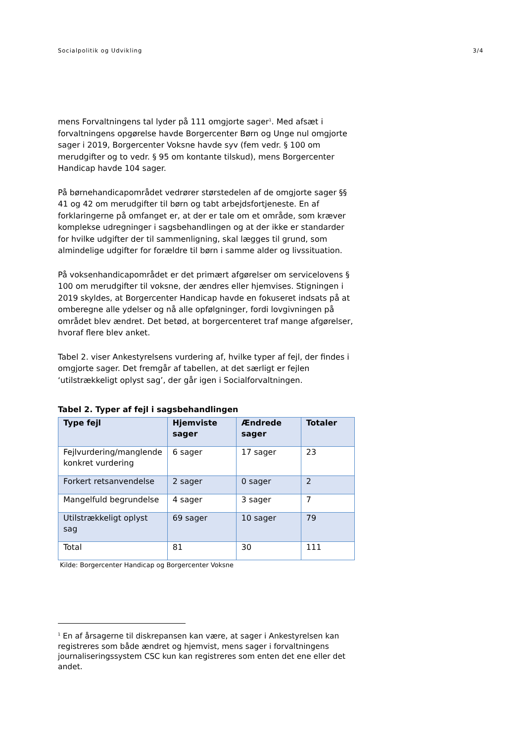Socialpolitik og Udvikling 3/4
mens Forvaltningens tal lyder på 111 omgjorte sager<sup>1</sup>. Med afsæt i forvaltningens opgørelse havde Borgercenter Børn og Unge nul omgjorte sager i 2019, Borgercenter Voksne havde syv (fem vedr. § 100 om merudgifter og to vedr. § 95 om kontante tilskud), mens Borgercenter Handicap havde 104 sager.
På børnehandicapområdet vedrører størstedelen af de omgjorte sager §§ 41 og 42 om merudgifter til børn og tabt arbejdsfortjeneste. En af forklaringerne på omfanget er, at der er tale om et område, som kræver komplekse udregninger i sagsbehandlingen og at der ikke er standarder for hvilke udgifter der til sammenligning, skal lægges til grund, som almindelige udgifter for forældre til børn i samme alder og livssituation.
På voksenhandicapområdet er det primært afgørelser om servicelovens § 100 om merudgifter til voksne, der ændres eller hjemvises. Stigningen i 2019 skyldes, at Borgercenter Handicap havde en fokuseret indsats på at omberegne alle ydelser og nå alle opfølgninger, fordi lovgivningen på området blev ændret. Det betød, at borgercenteret traf mange afgørelser, hvoraf flere blev anket.
Tabel 2. viser Ankestyrelsens vurdering af, hvilke typer af fejl, der findes i omgjorte sager. Det fremgår af tabellen, at det særligt er fejlen ‘utilstrækkeligt oplyst sag’, der går igen i Socialforvaltningen.
Tabel 2. Typer af fejl i sagsbehandlingen
| Type fejl | Hjemviste sager | Ændrede sager | Totaler |
| --- | --- | --- | --- |
| Fejlvurdering/manglende konkret vurdering | 6 sager | 17 sager | 23 |
| Forkert retsanvendelse | 2 sager | 0 sager | 2 |
| Mangelfuld begrundelse | 4 sager | 3 sager | 7 |
| Utilstrækkeligt oplyst sag | 69 sager | 10 sager | 79 |
| Total | 81 | 30 | 111 |
Kilde: Borgercenter Handicap og Borgercenter Voksne
<sup>1</sup> En af årsagerne til diskrepansen kan være, at sager i Ankestyrelsen kan registreres som både ændret og hjemvist, mens sager i forvaltningens journaliseringssystem CSC kun kan registreres som enten det ene eller det andet.